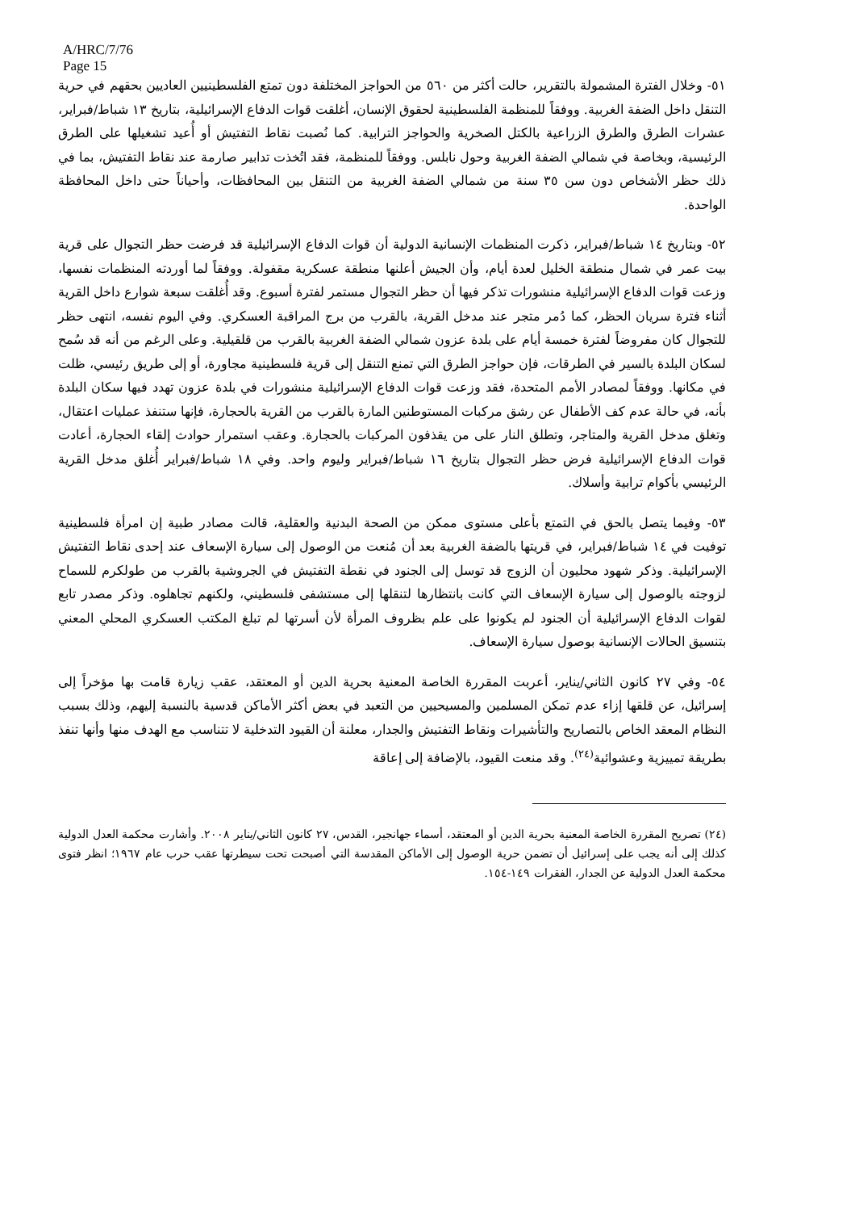A/HRC/7/76
Page 15
٥١- وخلال الفترة المشمولة بالتقرير، حالت أكثر من ٥٦٠ من الحواجز المختلفة دون تمتع الفلسطينيين العاديين بحقهم في حرية التنقل داخل الضفة الغربية. ووفقاً للمنظمة الفلسطينية لحقوق الإنسان، أغلقت قوات الدفاع الإسرائيلية، بتاريخ ١٣ شباط/فبراير، عشرات الطرق والطرق الزراعية بالكتل الصخرية والحواجز الترابية. كما نُصبت نقاط التفتيش أو أُعيد تشغيلها على الطرق الرئيسية، وبخاصة في شمالي الضفة الغربية وحول نابلس. ووفقاً للمنظمة، فقد اتُخذت تدابير صارمة عند نقاط التفتيش، بما في ذلك حظر الأشخاص دون سن ٣٥ سنة من شمالي الضفة الغربية من التنقل بين المحافظات، وأحياناً حتى داخل المحافظة الواحدة.
٥٢- وبتاريخ ١٤ شباط/فبراير، ذكرت المنظمات الإنسانية الدولية أن قوات الدفاع الإسرائيلية قد فرضت حظر التجوال على قرية بيت عمر في شمال منطقة الخليل لعدة أيام، وأن الجيش أعلنها منطقة عسكرية مقفولة. ووفقاً لما أوردته المنظمات نفسها، وزعت قوات الدفاع الإسرائيلية منشورات تذكر فيها أن حظر التجوال مستمر لفترة أسبوع. وقد أُغلقت سبعة شوارع داخل القرية أثناء فترة سريان الحظر، كما دُمر متجر عند مدخل القرية، بالقرب من برج المراقبة العسكري. وفي اليوم نفسه، انتهى حظر للتجوال كان مفروضاً لفترة خمسة أيام على بلدة عزون شمالي الضفة الغربية بالقرب من قلقيلية. وعلى الرغم من أنه قد سُمح لسكان البلدة بالسير في الطرقات، فإن حواجز الطرق التي تمنع التنقل إلى قرية فلسطينية مجاورة، أو إلى طريق رئيسي، ظلت في مكانها. ووفقاً لمصادر الأمم المتحدة، فقد وزعت قوات الدفاع الإسرائيلية منشورات في بلدة عزون تهدد فيها سكان البلدة بأنه، في حالة عدم كف الأطفال عن رشق مركبات المستوطنين المارة بالقرب من القرية بالحجارة، فإنها ستنفذ عمليات اعتقال، وتغلق مدخل القرية والمتاجر، وتطلق النار على من يقذفون المركبات بالحجارة. وعقب استمرار حوادث إلقاء الحجارة، أعادت قوات الدفاع الإسرائيلية فرض حظر التجوال بتاريخ ١٦ شباط/فبراير وليوم واحد. وفي ١٨ شباط/فبراير أُغلق مدخل القرية الرئيسي بأكوام ترابية وأسلاك.
٥٣- وفيما يتصل بالحق في التمتع بأعلى مستوى ممكن من الصحة البدنية والعقلية، قالت مصادر طبية إن امرأة فلسطينية توفيت في ١٤ شباط/فبراير، في قريتها بالضفة الغربية بعد أن مُنعت من الوصول إلى سيارة الإسعاف عند إحدى نقاط التفتيش الإسرائيلية. وذكر شهود محليون أن الزوج قد توسل إلى الجنود في نقطة التفتيش في الجروشية بالقرب من طولكرم للسماح لزوجته بالوصول إلى سيارة الإسعاف التي كانت بانتظارها لتنقلها إلى مستشفى فلسطيني، ولكنهم تجاهلوه. وذكر مصدر تابع لقوات الدفاع الإسرائيلية أن الجنود لم يكونوا على علم بظروف المرأة لأن أسرتها لم تبلغ المكتب العسكري المحلي المعني بتنسيق الحالات الإنسانية بوصول سيارة الإسعاف.
٥٤- وفي ٢٧ كانون الثاني/يناير، أعربت المقررة الخاصة المعنية بحرية الدين أو المعتقد، عقب زيارة قامت بها مؤخراً إلى إسرائيل، عن قلقها إزاء عدم تمكن المسلمين والمسيحيين من التعبد في بعض أكثر الأماكن قدسية بالنسبة إليهم، وذلك بسبب النظام المعقد الخاص بالتصاريح والتأشيرات ونقاط التفتيش والجدار، معلنة أن القيود التدخلية لا تتناسب مع الهدف منها وأنها تنفذ بطريقة تمييزية وعشوائية<sup>(٢٤)</sup>. وقد منعت القيود، بالإضافة إلى إعاقة
(٢٤) تصريح المقررة الخاصة المعنية بحرية الدين أو المعتقد، أسماء جهانجير، القدس، ٢٧ كانون الثاني/يناير ٢٠٠٨. وأشارت محكمة العدل الدولية كذلك إلى أنه يجب على إسرائيل أن تضمن حرية الوصول إلى الأماكن المقدسة التي أصبحت تحت سيطرتها عقب حرب عام ١٩٦٧؛ انظر فتوى محكمة العدل الدولية عن الجدار، الفقرات ١٤٩-١٥٤.